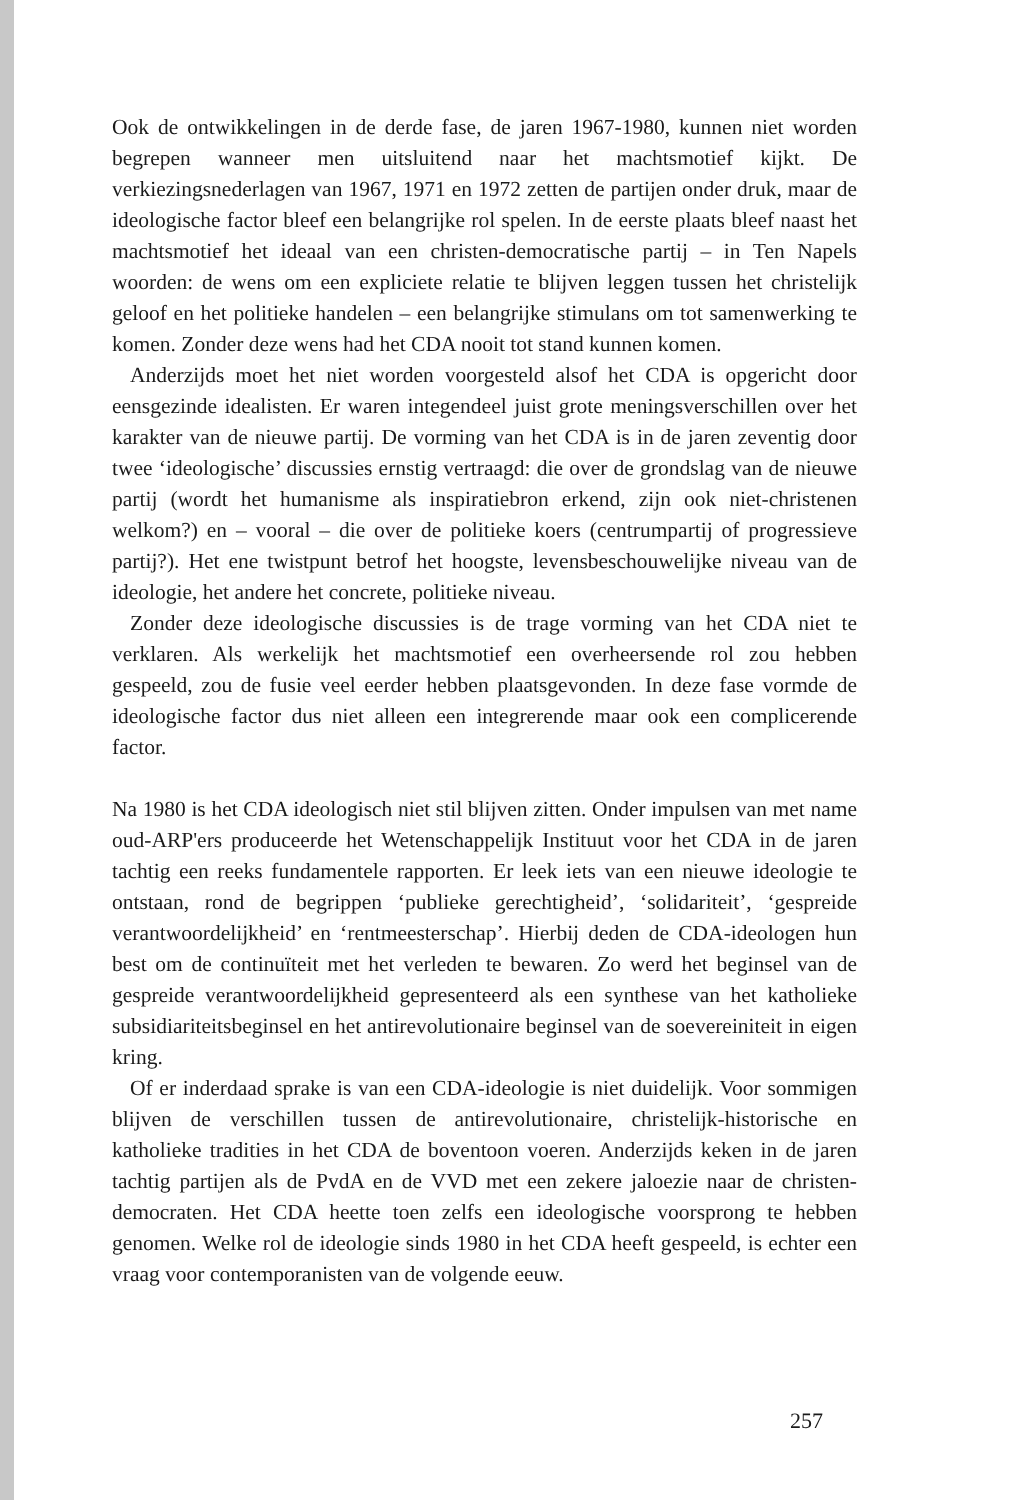Ook de ontwikkelingen in de derde fase, de jaren 1967-1980, kunnen niet worden begrepen wanneer men uitsluitend naar het machtsmotief kijkt. De verkiezingsnederlagen van 1967, 1971 en 1972 zetten de partijen onder druk, maar de ideologische factor bleef een belangrijke rol spelen. In de eerste plaats bleef naast het machtsmotief het ideaal van een christen-democratische partij – in Ten Napels woorden: de wens om een expliciete relatie te blijven leggen tussen het christelijk geloof en het politieke handelen – een belangrijke stimulans om tot samenwerking te komen. Zonder deze wens had het CDA nooit tot stand kunnen komen.
Anderzijds moet het niet worden voorgesteld alsof het CDA is opgericht door eensgezinde idealisten. Er waren integendeel juist grote meningsverschillen over het karakter van de nieuwe partij. De vorming van het CDA is in de jaren zeventig door twee ‘ideologische’ discussies ernstig vertraagd: die over de grondslag van de nieuwe partij (wordt het humanisme als inspiratiebron erkend, zijn ook niet-christenen welkom?) en – vooral – die over de politieke koers (centrumpartij of progressieve partij?). Het ene twistpunt betrof het hoogste, levensbeschouwelijke niveau van de ideologie, het andere het concrete, politieke niveau.
Zonder deze ideologische discussies is de trage vorming van het CDA niet te verklaren. Als werkelijk het machtsmotief een overheersende rol zou hebben gespeeld, zou de fusie veel eerder hebben plaatsgevonden. In deze fase vormde de ideologische factor dus niet alleen een integrerende maar ook een complicerende factor.
Na 1980 is het CDA ideologisch niet stil blijven zitten. Onder impulsen van met name oud-ARP'ers produceerde het Wetenschappelijk Instituut voor het CDA in de jaren tachtig een reeks fundamentele rapporten. Er leek iets van een nieuwe ideologie te ontstaan, rond de begrippen ‘publieke gerechtigheid’, ‘solidariteit’, ‘gespreide verantwoordelijkheid’ en ‘rentmeesterschap’. Hierbij deden de CDA-ideologen hun best om de continuïteit met het verleden te bewaren. Zo werd het beginsel van de gespreide verantwoordelijkheid gepresenteerd als een synthese van het katholieke subsidiariteitsbeginsel en het antirevolutionaire beginsel van de soevereiniteit in eigen kring.
Of er inderdaad sprake is van een CDA-ideologie is niet duidelijk. Voor sommigen blijven de verschillen tussen de antirevolutionaire, christelijk-historische en katholieke tradities in het CDA de boventoon voeren. Anderzijds keken in de jaren tachtig partijen als de PvdA en de VVD met een zekere jaloezie naar de christen-democraten. Het CDA heette toen zelfs een ideologische voorsprong te hebben genomen. Welke rol de ideologie sinds 1980 in het CDA heeft gespeeld, is echter een vraag voor contemporanisten van de volgende eeuw.
257